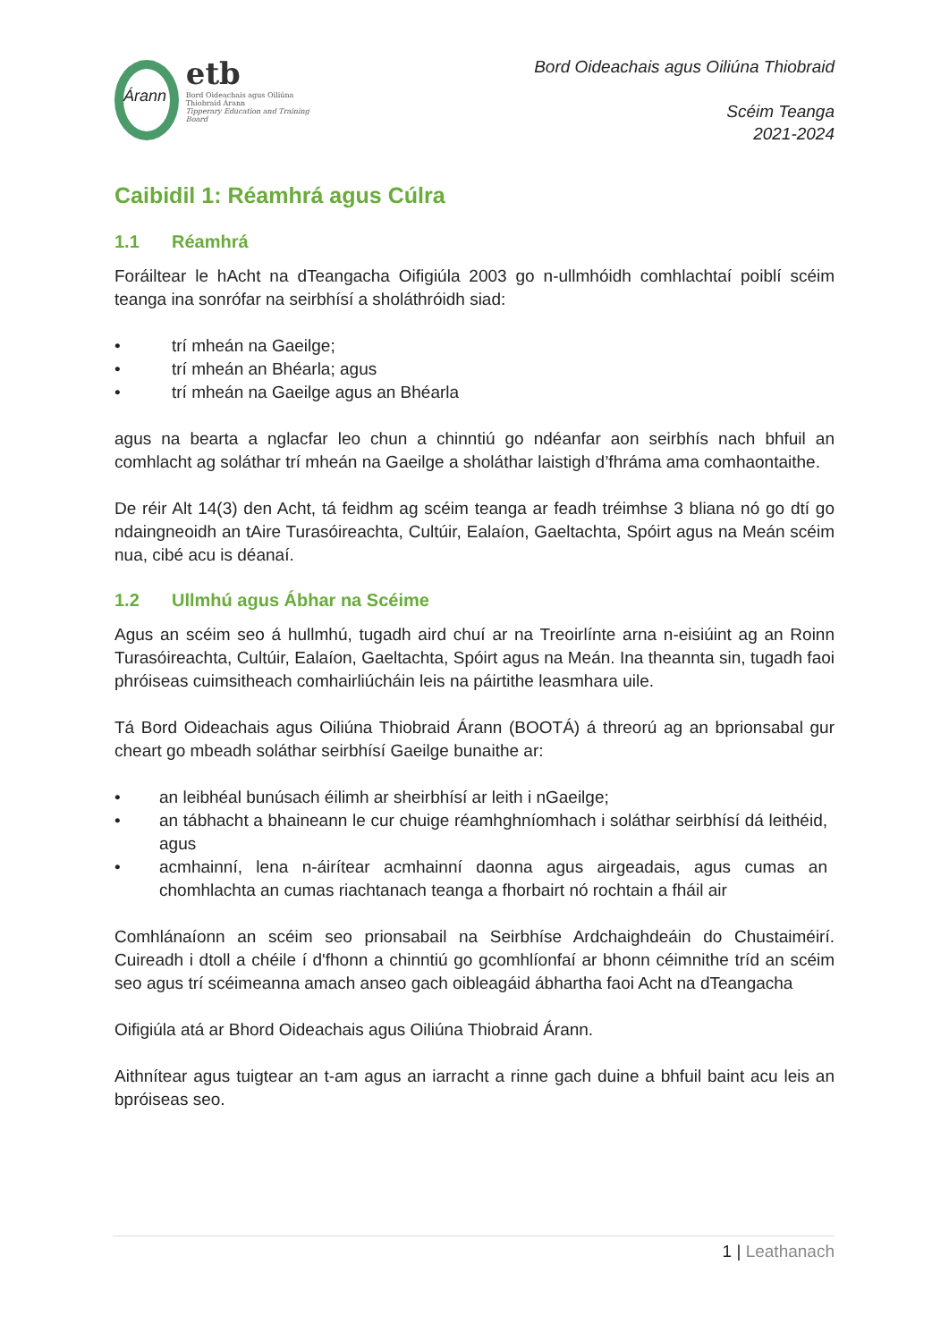Árann
etb
Bord Oideachais agus Oiliúna Thiobraid Árann
Tipperary Education and Training Board
Bord Oideachais agus Oiliúna Thiobraid
Scéim Teanga
2021-2024
Caibidil 1: Réamhrá agus Cúlra
1.1 Réamhrá
Foráiltear le hAcht na dTeangacha Oifigiúla 2003 go n-ullmhóidh comhlachtaí poiblí scéim teanga ina sonrófar na seirbhísí a sholáthróidh siad:
• trí mheán na Gaeilge;
• trí mheán an Bhéarla; agus
• trí mheán na Gaeilge agus an Bhéarla
agus na bearta a nglacfar leo chun a chinntiú go ndéanfar aon seirbhís nach bhfuil an comhlacht ag soláthar trí mheán na Gaeilge a sholáthar laistigh d’fhráma ama comhaontaithe.
De réir Alt 14(3) den Acht, tá feidhm ag scéim teanga ar feadh tréimhse 3 bliana nó go dtí go ndaingneoidh an tAire Turasóireachta, Cultúir, Ealaíon, Gaeltachta, Spóirt agus na Meán scéim nua, cibé acu is déanaí.
1.2 Ullmhú agus Ábhar na Scéime
Agus an scéim seo á hullmhú, tugadh aird chuí ar na Treoirlínte arna n-eisiúint ag an Roinn Turasóireachta, Cultúir, Ealaíon, Gaeltachta, Spóirt agus na Meán. Ina theannta sin, tugadh faoi phróiseas cuimsitheach comhairliúcháin leis na páirtithe leasmhara uile.
Tá Bord Oideachais agus Oiliúna Thiobraid Árann (BOOTÁ) á threorú ag an bprionsabal gur cheart go mbeadh soláthar seirbhísí Gaeilge bunaithe ar:
• an leibhéal bunúsach éilimh ar sheirbhísí ar leith i nGaeilge;
• an tábhacht a bhaineann le cur chuige réamhghníomhach i soláthar seirbhísí dá leithéid, agus
• acmhainní, lena n-áirítear acmhainní daonna agus airgeadais, agus cumas an chomhlachta an cumas riachtanach teanga a fhorbairt nó rochtain a fháil air
Comhlánaíonn an scéim seo prionsabail na Seirbhíse Ardchaighdeáin do Chustaiméirí. Cuireadh i dtoll a chéile í d'fhonn a chinntiú go gcomhlíonfaí ar bhonn céimnithe tríd an scéim seo agus trí scéimeanna amach anseo gach oibleagáid ábhartha faoi Acht na dTeangacha
Oifigiúla atá ar Bhord Oideachais agus Oiliúna Thiobraid Árann.
Aithnítear agus tuigtear an t-am agus an iarracht a rinne gach duine a bhfuil baint acu leis an bpróiseas seo.
1 | Leathanach